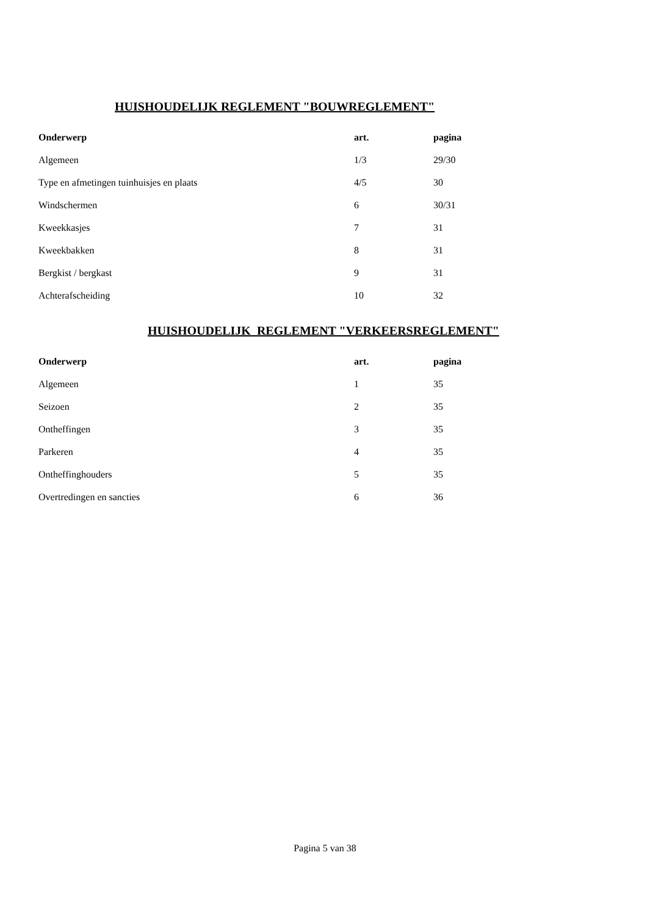HUISHOUDELIJK REGLEMENT "BOUWREGLEMENT"
| Onderwerp | art. | pagina |
| --- | --- | --- |
| Algemeen | 1/3 | 29/30 |
| Type en afmetingen tuinhuisjes en plaats | 4/5 | 30 |
| Windschermen | 6 | 30/31 |
| Kweekkasjes | 7 | 31 |
| Kweekbakken | 8 | 31 |
| Bergkist / bergkast | 9 | 31 |
| Achterafscheiding | 10 | 32 |
HUISHOUDELIJK REGLEMENT "VERKEERSREGLEMENT"
| Onderwerp | art. | pagina |
| --- | --- | --- |
| Algemeen | 1 | 35 |
| Seizoen | 2 | 35 |
| Ontheffingen | 3 | 35 |
| Parkeren | 4 | 35 |
| Ontheffinghouders | 5 | 35 |
| Overtredingen en sancties | 6 | 36 |
Pagina 5 van 38